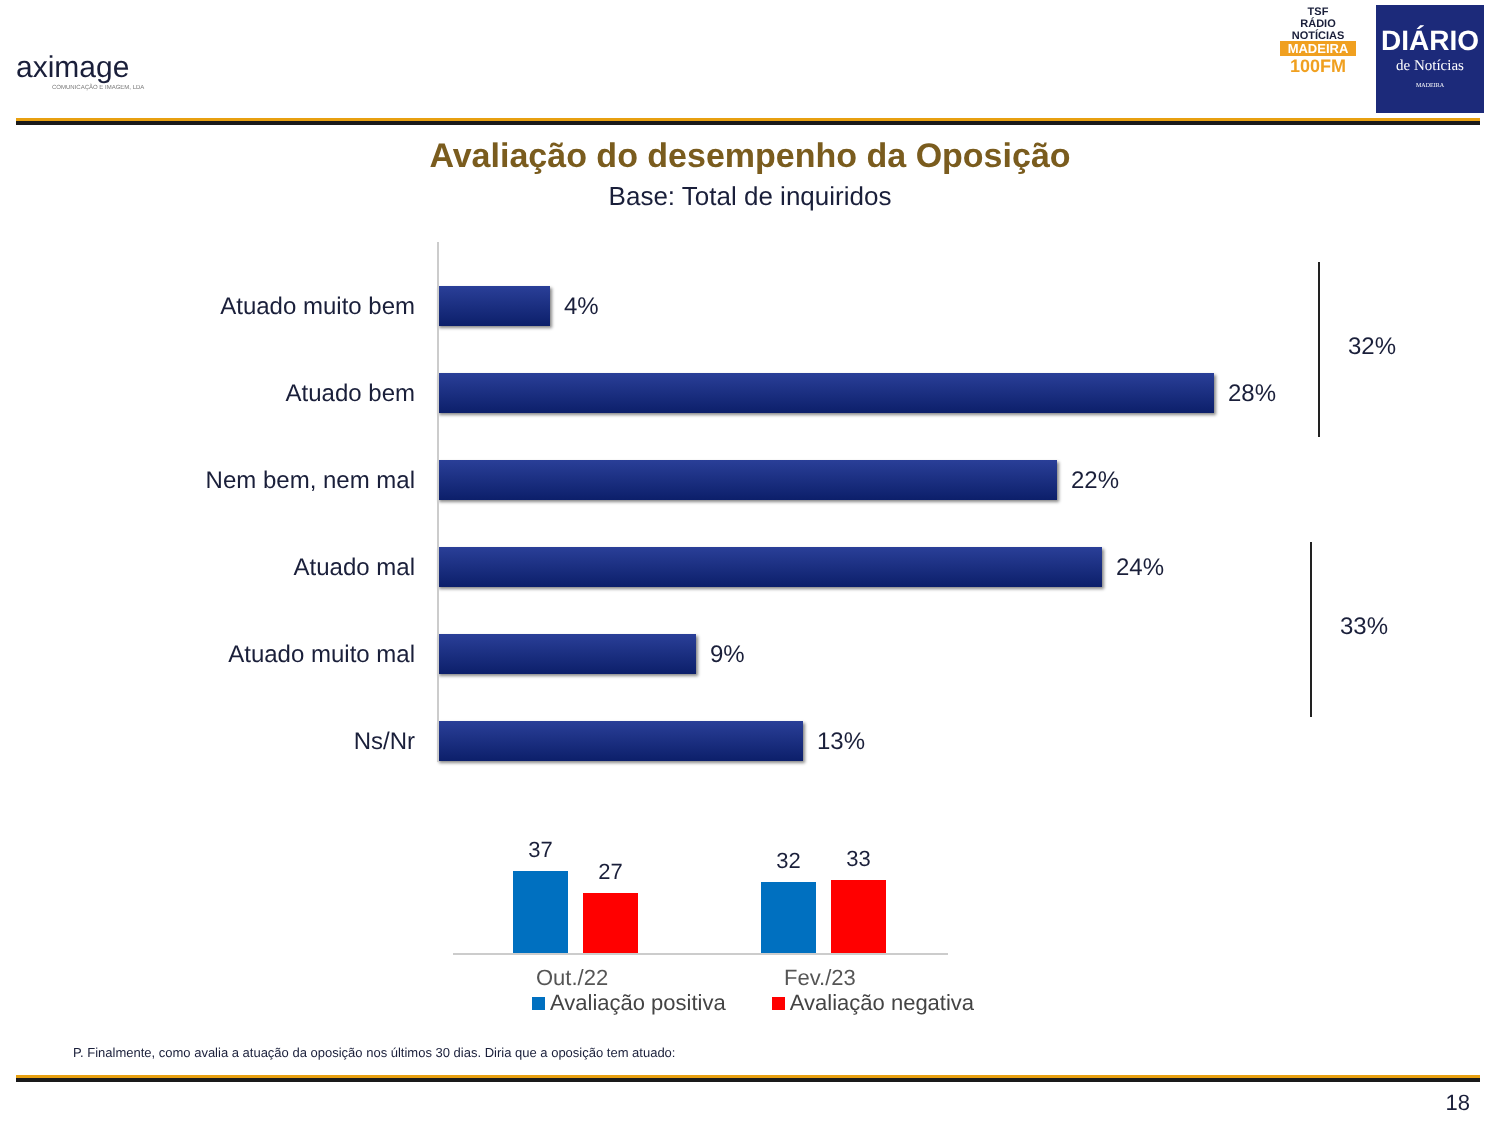aximage
COMUNICAÇÃO E IMAGEM, LDA
TSF
RÁDIO NOTÍCIAS
MADEIRA
100FM
DIÁRIO
de Notícias
MADEIRA
Avaliação do desempenho da Oposição
Base: Total de inquiridos
Atuado muito bem 4%
Atuado bem 28%
Nem bem, nem mal 22%
Atuado mal 24%
Atuado muito mal 9%
Ns/Nr 13%
32%
33%
37 27 32 33
Out./22 Fev./23
Avaliação positiva Avaliação negativa
P. Finalmente, como avalia a atuação da oposição nos últimos 30 dias. Diria que a oposição tem atuado:
18